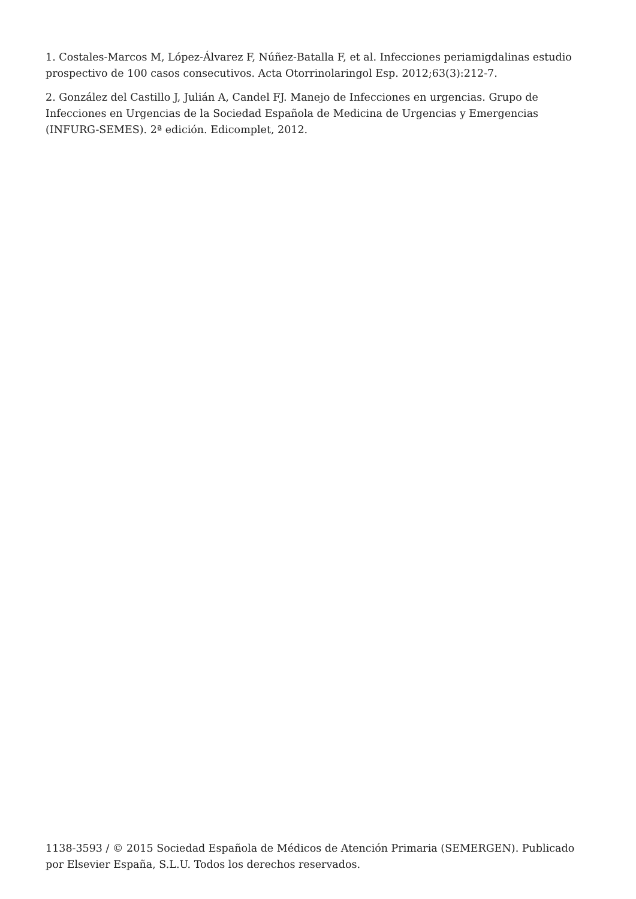1. Costales-Marcos M, López-Álvarez F, Núñez-Batalla F, et al. Infecciones periamigdalinas estudio prospectivo de 100 casos consecutivos. Acta Otorrinolaringol Esp. 2012;63(3):212-7.
2. González del Castillo J, Julián A, Candel FJ. Manejo de Infecciones en urgencias. Grupo de Infecciones en Urgencias de la Sociedad Española de Medicina de Urgencias y Emergencias (INFURG-SEMES). 2ª edición. Edicomplet, 2012.
1138-3593 / © 2015 Sociedad Española de Médicos de Atención Primaria (SEMERGEN). Publicado por Elsevier España, S.L.U. Todos los derechos reservados.